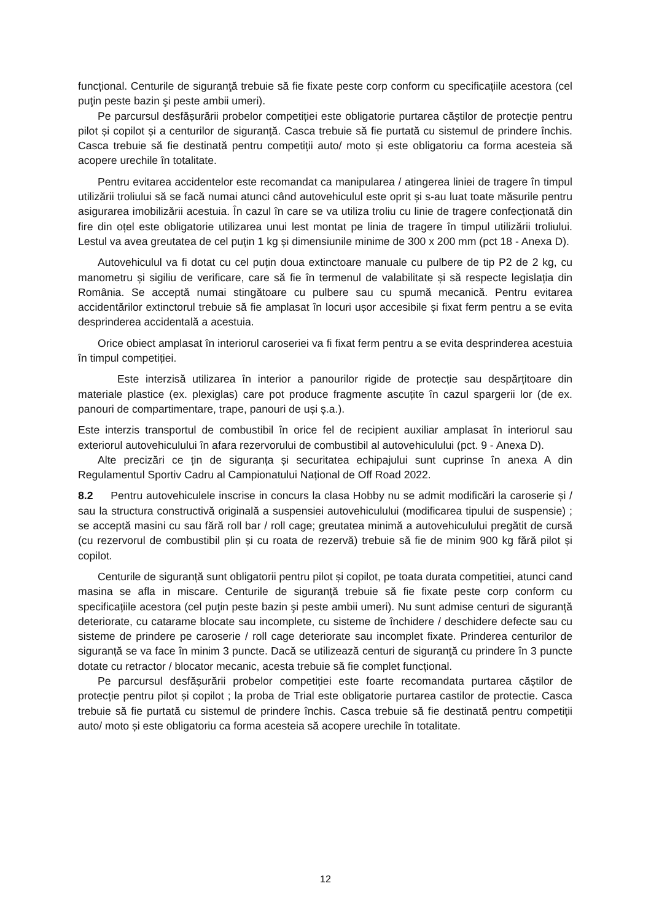funcțional. Centurile de siguranţă trebuie să fie fixate peste corp conform cu specificațiile acestora (cel puţin peste bazin şi peste ambii umeri).
Pe parcursul desfășurării probelor competiției este obligatorie purtarea căștilor de protecție pentru pilot și copilot și a centurilor de siguranță. Casca trebuie să fie purtată cu sistemul de prindere închis. Casca trebuie să fie destinată pentru competiții auto/ moto și este obligatoriu ca forma acesteia să acopere urechile în totalitate.
Pentru evitarea accidentelor este recomandat ca manipularea / atingerea liniei de tragere în timpul utilizării troliului să se facă numai atunci când autovehiculul este oprit și s-au luat toate măsurile pentru asigurarea imobilizării acestuia. În cazul în care se va utiliza troliu cu linie de tragere confecționată din fire din oțel este obligatorie utilizarea unui lest montat pe linia de tragere în timpul utilizării troliului. Lestul va avea greutatea de cel puțin 1 kg și dimensiunile minime de 300 x 200 mm (pct 18 - Anexa D).
Autovehiculul va fi dotat cu cel puțin doua extinctoare manuale cu pulbere de tip P2 de 2 kg, cu manometru și sigiliu de verificare, care să fie în termenul de valabilitate și să respecte legislația din România. Se acceptă numai stingătoare cu pulbere sau cu spumă mecanică. Pentru evitarea accidentărilor extinctorul trebuie să fie amplasat în locuri ușor accesibile și fixat ferm pentru a se evita desprinderea accidentală a acestuia.
Orice obiect amplasat în interiorul caroseriei va fi fixat ferm pentru a se evita desprinderea acestuia în timpul competiției.
Este interzisă utilizarea în interior a panourilor rigide de protecție sau despărțitoare din materiale plastice (ex. plexiglas) care pot produce fragmente ascuțite în cazul spargerii lor (de ex. panouri de compartimentare, trape, panouri de uși ș.a.).
Este interzis transportul de combustibil în orice fel de recipient auxiliar amplasat în interiorul sau exteriorul autovehiculului în afara rezervorului de combustibil al autovehiculului (pct. 9 - Anexa D).
Alte precizări ce țin de siguranța și securitatea echipajului sunt cuprinse în anexa A din Regulamentul Sportiv Cadru al Campionatului Național de Off Road 2022.
8.2 Pentru autovehiculele inscrise in concurs la clasa Hobby nu se admit modificări la caroserie și / sau la structura constructivă originală a suspensiei autovehiculului (modificarea tipului de suspensie) ; se acceptă masini cu sau fără roll bar / roll cage; greutatea minimă a autovehiculului pregătit de cursă (cu rezervorul de combustibil plin și cu roata de rezervă) trebuie să fie de minim 900 kg fără pilot și copilot.
Centurile de siguranță sunt obligatorii pentru pilot și copilot, pe toata durata competitiei, atunci cand masina se afla in miscare. Centurile de siguranţă trebuie să fie fixate peste corp conform cu specificațiile acestora (cel puţin peste bazin şi peste ambii umeri). Nu sunt admise centuri de siguranță deteriorate, cu catarame blocate sau incomplete, cu sisteme de închidere / deschidere defecte sau cu sisteme de prindere pe caroserie / roll cage deteriorate sau incomplet fixate. Prinderea centurilor de siguranță se va face în minim 3 puncte. Dacă se utilizează centuri de siguranţă cu prindere în 3 puncte dotate cu retractor / blocator mecanic, acesta trebuie să fie complet funcțional.
Pe parcursul desfășurării probelor competiției este foarte recomandata purtarea căștilor de protecție pentru pilot și copilot ; la proba de Trial este obligatorie purtarea castilor de protectie. Casca trebuie să fie purtată cu sistemul de prindere închis. Casca trebuie să fie destinată pentru competiții auto/ moto și este obligatoriu ca forma acesteia să acopere urechile în totalitate.
12